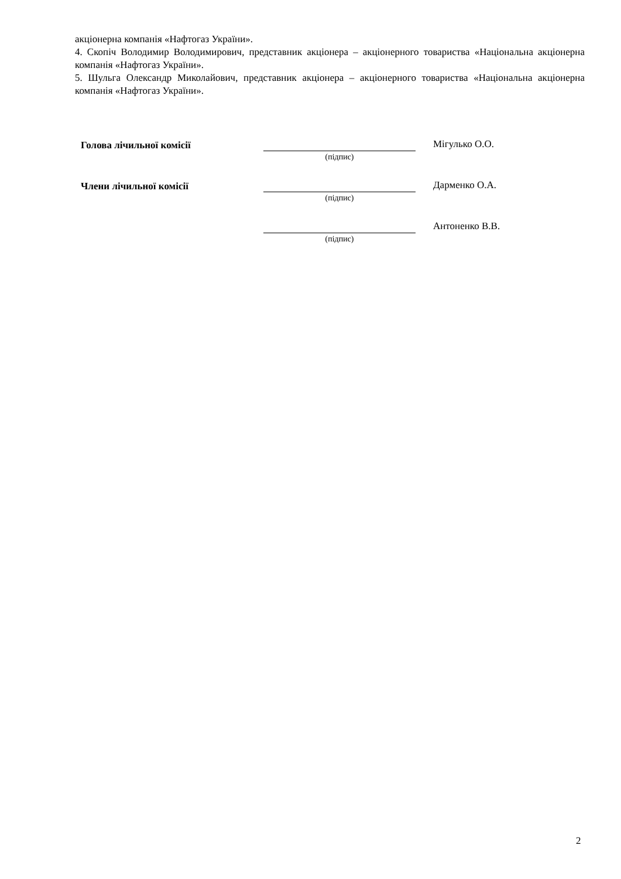акціонерна компанія «Нафтогаз України».
4. Скопіч Володимир Володимирович, представник акціонера – акціонерного товариства «Національна акціонерна компанія «Нафтогаз України».
5. Шульга Олександр Миколайович, представник акціонера – акціонерного товариства «Національна акціонерна компанія «Нафтогаз України».
Голова лічильної комісії
Мігулько О.О.
(підпис)
Члени лічильної комісії
Дарменко О.А.
(підпис)
Антоненко В.В.
(підпис)
2